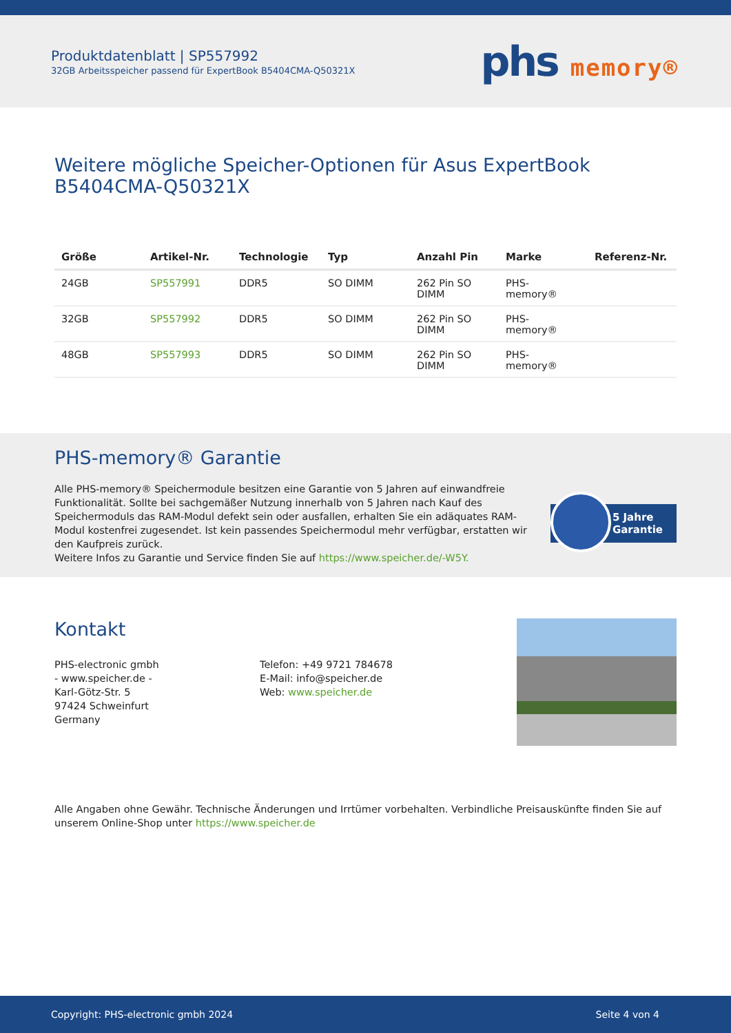Produktdatenblatt | SP557992
32GB Arbeitsspeicher passend für ExpertBook B5404CMA-Q50321X
phs memory®
Weitere mögliche Speicher-Optionen für Asus ExpertBook B5404CMA-Q50321X
| Größe | Artikel-Nr. | Technologie | Typ | Anzahl Pin | Marke | Referenz-Nr. |
| --- | --- | --- | --- | --- | --- | --- |
| 24GB | SP557991 | DDR5 | SO DIMM | 262 Pin SO DIMM | PHS-memory® | |
| 32GB | SP557992 | DDR5 | SO DIMM | 262 Pin SO DIMM | PHS-memory® | |
| 48GB | SP557993 | DDR5 | SO DIMM | 262 Pin SO DIMM | PHS-memory® | |
PHS-memory® Garantie
Alle PHS-memory® Speichermodule besitzen eine Garantie von 5 Jahren auf einwandfreie Funktionalität. Sollte bei sachgemäßer Nutzung innerhalb von 5 Jahren nach Kauf des Speichermoduls das RAM-Modul defekt sein oder ausfallen, erhalten Sie ein adäquates RAM-Modul kostenfrei zugesendet. Ist kein passendes Speichermodul mehr verfügbar, erstatten wir den Kaufpreis zurück.
Weitere Infos zu Garantie und Service finden Sie auf https://www.speicher.de/-W5Y.
5 Jahre
Garantie
Kontakt
PHS-electronic gmbh
- www.speicher.de -
Karl-Götz-Str. 5
97424 Schweinfurt
Germany
Telefon: +49 9721 784678
E-Mail: info@speicher.de
Web: www.speicher.de
Alle Angaben ohne Gewähr. Technische Änderungen und Irrtümer vorbehalten. Verbindliche Preisauskünfte finden Sie auf unserem Online-Shop unter https://www.speicher.de
Copyright: PHS-electronic gmbh 2024 Seite 4 von 4